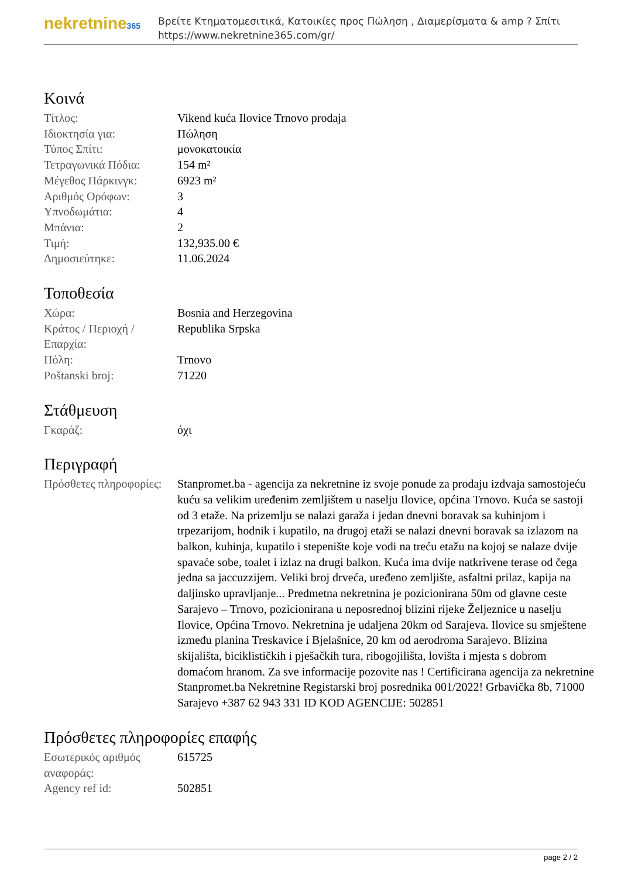nekretnine365
Βρείτε Κτηματομεσιτικά, Κατοικίες προς Πώληση , Διαμερίσματα & amp ? Σπίτι
https://www.nekretnine365.com/gr/
Κοινά
| Τίτλος: | Vikend kuća Ilovice Trnovo prodaja |
| Ιδιοκτησία για: | Πώληση |
| Τύπος Σπίτι: | μονοκατοικία |
| Τετραγωνικά Πόδια: | 154 m² |
| Μέγεθος Πάρκινγκ: | 6923 m² |
| Αριθμός Ορόφων: | 3 |
| Υπνοδωμάτια: | 4 |
| Μπάνια: | 2 |
| Τιμή: | 132,935.00 € |
| Δημοσιεύτηκε: | 11.06.2024 |
Τοποθεσία
| Χώρα: | Bosnia and Herzegovina |
| Κράτος / Περιοχή / Επαρχία: | Republika Srpska |
| Πόλη: | Trnovo |
| Poštanski broj: | 71220 |
Στάθμευση
| Γκαράζ: | όχι |
Περιγραφή
| Πρόσθετες πληροφορίες: | Stanpromet.ba - agencija za nekretnine iz svoje ponude za prodaju izdvaja samostojeću kuću sa velikim uređenim zemljištem u naselju Ilovice, općina Trnovo. Kuća se sastoji od 3 etaže. Na prizemlju se nalazi garaža i jedan dnevni boravak sa kuhinjom i trpezarijom, hodnik i kupatilo, na drugoj etaži se nalazi dnevni boravak sa izlazom na balkon, kuhinja, kupatilo i stepenište koje vodi na treću etažu na kojoj se nalaze dvije spavaće sobe, toalet i izlaz na drugi balkon. Kuća ima dvije natkrivene terase od čega jedna sa jaccuzzijem. Veliki broj drveća, uređeno zemljište, asfaltni prilaz, kapija na daljinsko upravljanje... Predmetna nekretnina je pozicionirana 50m od glavne ceste Sarajevo – Trnovo, pozicionirana u neposrednoj blizini rijeke Željeznice u naselju Ilovice, Općina Trnovo. Nekretnina je udaljena 20km od Sarajeva. Ilovice su smještene između planina Treskavice i Bjelašnice, 20 km od aerodroma Sarajevo. Blizina skijališta, biciklističkih i pješačkih tura, ribogojilišta, lovišta i mjesta s dobrom domaćom hranom. Za sve informacije pozovite nas ! Certificirana agencija za nekretnine Stanpromet.ba Nekretnine Registarski broj posrednika 001/2022! Grbavička 8b, 71000 Sarajevo +387 62 943 331 ID KOD AGENCIJE: 502851 |
Πρόσθετες πληροφορίες επαφής
| Εσωτερικός αριθμός αναφοράς: | 615725 |
| Agency ref id: | 502851 |
page 2 / 2